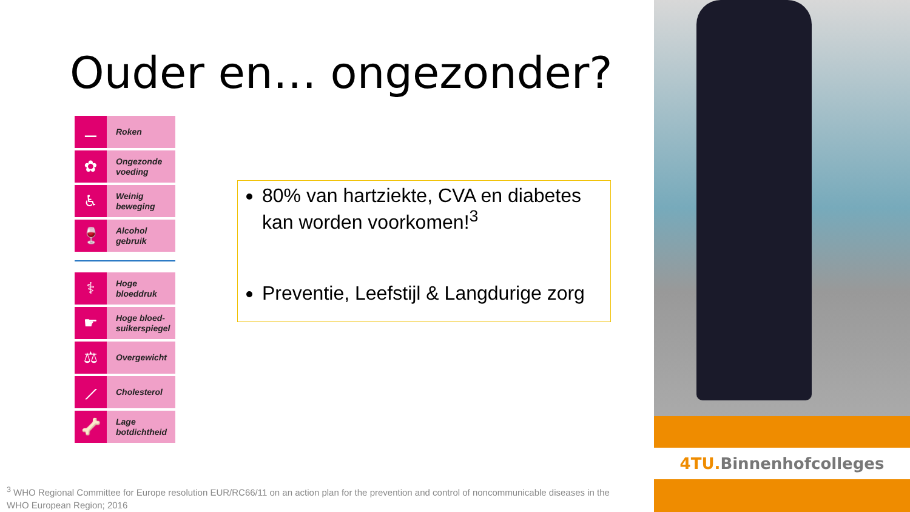Ouder en… ongezonder?
⚊
Roken
✿
Ongezonde
voeding
♿
Weinig
beweging
🍷
Alcohol
gebruik
⚕
Hoge
bloeddruk
☛
Hoge bloed-
suikerspiegel
⚖
Overgewicht
⟋
Cholesterol
🦴
Lage
botdichtheid
80% van hartziekte, CVA en diabetes kan worden voorkomen!<sup>3</sup>
Preventie, Leefstijl & Langdurige zorg
<sup>3</sup> WHO Regional Committee for Europe resolution EUR/RC66/11 on an action plan for the prevention and control of noncommunicable diseases in the WHO European Region; 2016
4TU. Binnenhofcolleges